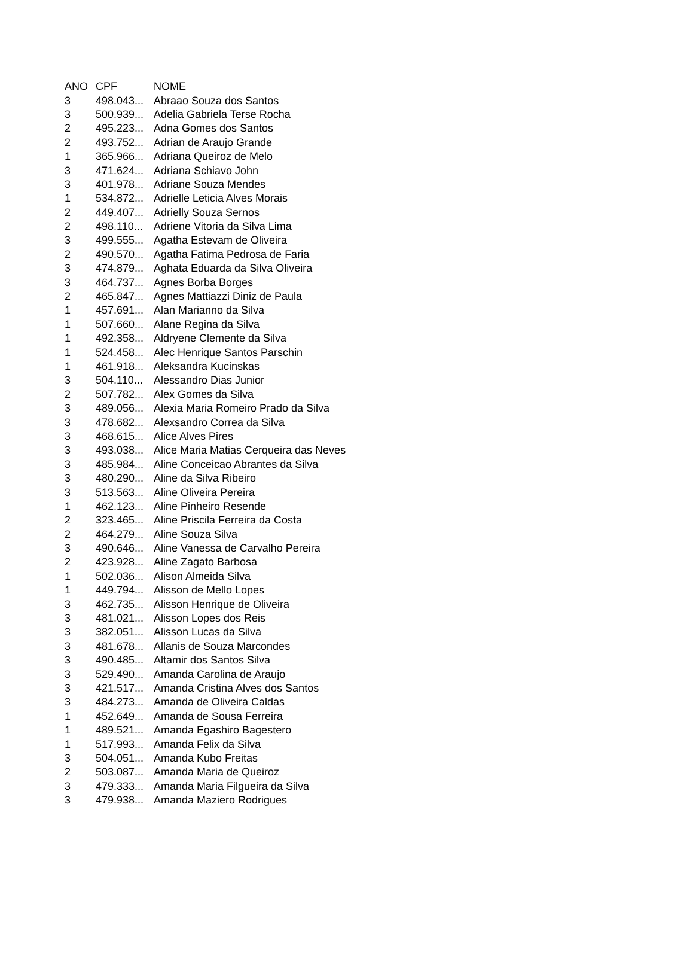| ANO | CPF | NOME |
| --- | --- | --- |
| 3 | 498.043... | Abraao Souza dos Santos |
| 3 | 500.939... | Adelia Gabriela Terse Rocha |
| 2 | 495.223... | Adna Gomes dos Santos |
| 2 | 493.752... | Adrian de Araujo Grande |
| 1 | 365.966... | Adriana Queiroz de Melo |
| 3 | 471.624... | Adriana Schiavo John |
| 3 | 401.978... | Adriane Souza Mendes |
| 1 | 534.872... | Adrielle Leticia Alves Morais |
| 2 | 449.407... | Adrielly Souza Sernos |
| 2 | 498.110... | Adriene Vitoria da Silva Lima |
| 3 | 499.555... | Agatha Estevam de Oliveira |
| 2 | 490.570... | Agatha Fatima Pedrosa de Faria |
| 3 | 474.879... | Aghata Eduarda da Silva Oliveira |
| 3 | 464.737... | Agnes Borba Borges |
| 2 | 465.847... | Agnes Mattiazzi Diniz de Paula |
| 1 | 457.691... | Alan Marianno da Silva |
| 1 | 507.660... | Alane Regina da Silva |
| 1 | 492.358... | Aldryene Clemente da Silva |
| 1 | 524.458... | Alec Henrique Santos Parschin |
| 1 | 461.918... | Aleksandra Kucinskas |
| 3 | 504.110... | Alessandro Dias Junior |
| 2 | 507.782... | Alex Gomes da Silva |
| 3 | 489.056... | Alexia Maria Romeiro Prado da Silva |
| 3 | 478.682... | Alexsandro Correa da Silva |
| 3 | 468.615... | Alice Alves Pires |
| 3 | 493.038... | Alice Maria Matias Cerqueira das Neves |
| 3 | 485.984... | Aline Conceicao Abrantes da Silva |
| 3 | 480.290... | Aline da Silva Ribeiro |
| 3 | 513.563... | Aline Oliveira Pereira |
| 1 | 462.123... | Aline Pinheiro Resende |
| 2 | 323.465... | Aline Priscila Ferreira da Costa |
| 2 | 464.279... | Aline Souza Silva |
| 3 | 490.646... | Aline Vanessa de Carvalho Pereira |
| 2 | 423.928... | Aline Zagato Barbosa |
| 1 | 502.036... | Alison Almeida Silva |
| 1 | 449.794... | Alisson de Mello Lopes |
| 3 | 462.735... | Alisson Henrique de Oliveira |
| 3 | 481.021... | Alisson Lopes dos Reis |
| 3 | 382.051... | Alisson Lucas da Silva |
| 3 | 481.678... | Allanis de Souza Marcondes |
| 3 | 490.485... | Altamir dos Santos Silva |
| 3 | 529.490... | Amanda Carolina de Araujo |
| 3 | 421.517... | Amanda Cristina Alves dos Santos |
| 3 | 484.273... | Amanda de Oliveira Caldas |
| 1 | 452.649... | Amanda de Sousa Ferreira |
| 1 | 489.521... | Amanda Egashiro Bagestero |
| 1 | 517.993... | Amanda Felix da Silva |
| 3 | 504.051... | Amanda Kubo Freitas |
| 2 | 503.087... | Amanda Maria de Queiroz |
| 3 | 479.333... | Amanda Maria Filgueira da Silva |
| 3 | 479.938... | Amanda Maziero Rodrigues |